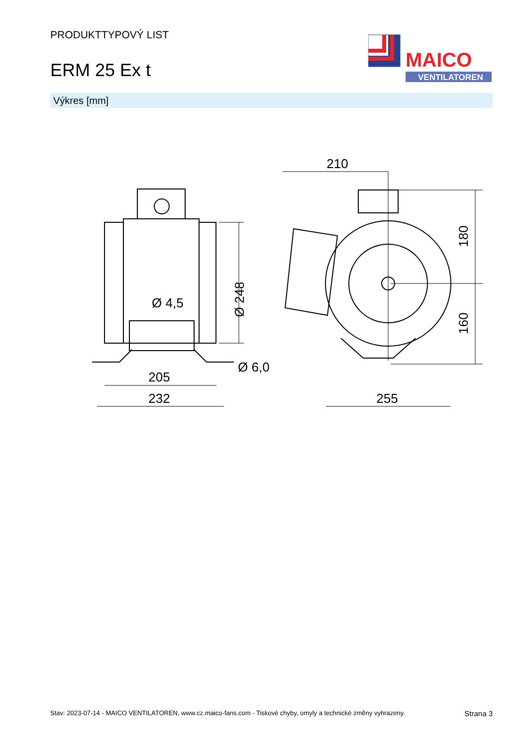PRODUKTTYPOVÝ LIST
ERM 25 Ex t
MAICO
VENTILATOREN
Výkres [mm]
Ø 4,5
Ø 248
205
232
Ø 6,0
210
180
160
255
Stav: 2023-07-14 - MAICO VENTILATOREN, www.cz.maico-fans.com - Tiskové chyby, omyly a technické změny vyhrazeny. Strana 3